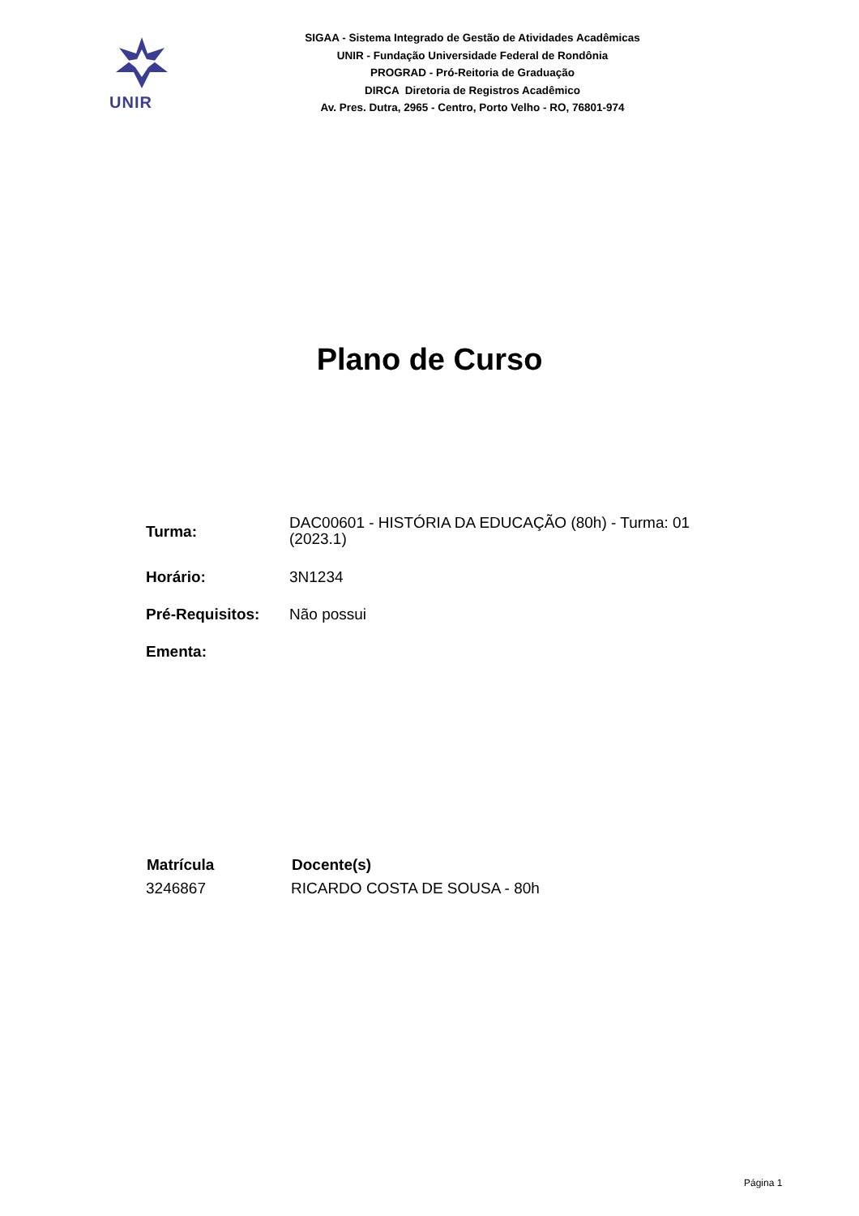UNIR
SIGAA - Sistema Integrado de Gestão de Atividades Acadêmicas
UNIR - Fundação Universidade Federal de Rondônia
PROGRAD - Pró-Reitoria de Graduação
DIRCA Diretoria de Registros Acadêmico
Av. Pres. Dutra, 2965 - Centro, Porto Velho - RO, 76801-974
Plano de Curso
| Turma: | DAC00601 - HISTÓRIA DA EDUCAÇÃO (80h) - Turma: 01 (2023.1) |
| Horário: | 3N1234 |
| Pré-Requisitos: | Não possui |
| Ementa: | |
| Matrícula | Docente(s) |
| --- | --- |
| 3246867 | RICARDO COSTA DE SOUSA - 80h |
Página 1